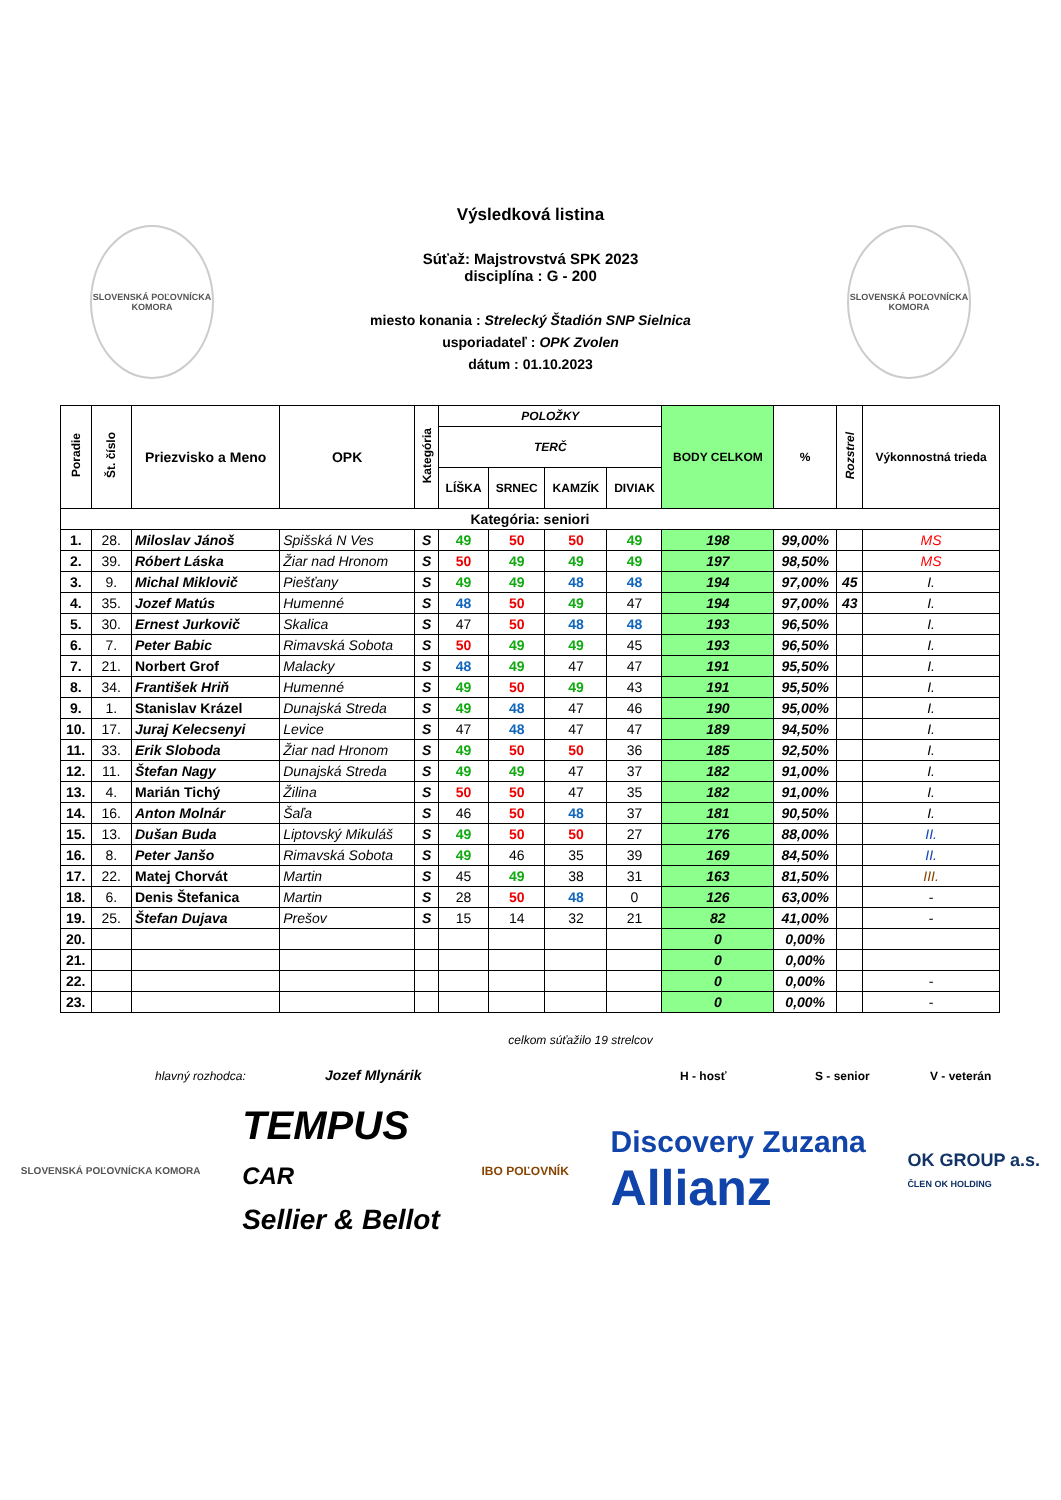SLOVENSKÁ POĽOVNÍCKA KOMORA
SLOVENSKÁ POĽOVNÍCKA KOMORA
Výsledková listina
Súťaž: Majstrovstvá SPK 2023
disciplína : G - 200
miesto konania : Strelecký Štadión SNP Sielnica
usporiadateľ : OPK Zvolen
dátum : 01.10.2023
| Poradie | Št. číslo | Priezvisko a Meno | OPK | Kategória | POLOŽKY | | | | BODY CELKOM | % | Rozstrel | Výkonnostná trieda |
| --- | --- | --- | --- | --- | --- | --- | --- | --- | --- | --- | --- | --- |
| | | | | | TERČ | | | | | | | |
| | | | | | LÍŠKA | SRNEC | KAMZÍK | DIVIAK | | | | |
| Kategória: seniori | | | | | | | | | | | | |
| 1. | 28. | Miloslav Jánoš | Spišská N Ves | S | 49 | 50 | 50 | 49 | 198 | 99,00% | | MS |
| 2. | 39. | Róbert Láska | Žiar nad Hronom | S | 50 | 49 | 49 | 49 | 197 | 98,50% | | MS |
| 3. | 9. | Michal Miklovič | Piešťany | S | 49 | 49 | 48 | 48 | 194 | 97,00% | 45 | I. |
| 4. | 35. | Jozef Matús | Humenné | S | 48 | 50 | 49 | 47 | 194 | 97,00% | 43 | I. |
| 5. | 30. | Ernest Jurkovič | Skalica | S | 47 | 50 | 48 | 48 | 193 | 96,50% | | I. |
| 6. | 7. | Peter Babic | Rimavská Sobota | S | 50 | 49 | 49 | 45 | 193 | 96,50% | | I. |
| 7. | 21. | Norbert Grof | Malacky | S | 48 | 49 | 47 | 47 | 191 | 95,50% | | I. |
| 8. | 34. | František Hriň | Humenné | S | 49 | 50 | 49 | 43 | 191 | 95,50% | | I. |
| 9. | 1. | Stanislav Krázel | Dunajská Streda | S | 49 | 48 | 47 | 46 | 190 | 95,00% | | I. |
| 10. | 17. | Juraj Kelecsenyi | Levice | S | 47 | 48 | 47 | 47 | 189 | 94,50% | | I. |
| 11. | 33. | Erik Sloboda | Žiar nad Hronom | S | 49 | 50 | 50 | 36 | 185 | 92,50% | | I. |
| 12. | 11. | Štefan Nagy | Dunajská Streda | S | 49 | 49 | 47 | 37 | 182 | 91,00% | | I. |
| 13. | 4. | Marián Tichý | Žilina | S | 50 | 50 | 47 | 35 | 182 | 91,00% | | I. |
| 14. | 16. | Anton Molnár | Šaľa | S | 46 | 50 | 48 | 37 | 181 | 90,50% | | I. |
| 15. | 13. | Dušan Buda | Liptovský Mikuláš | S | 49 | 50 | 50 | 27 | 176 | 88,00% | | II. |
| 16. | 8. | Peter Janšo | Rimavská Sobota | S | 49 | 46 | 35 | 39 | 169 | 84,50% | | II. |
| 17. | 22. | Matej Chorvát | Martin | S | 45 | 49 | 38 | 31 | 163 | 81,50% | | III. |
| 18. | 6. | Denis Štefanica | Martin | S | 28 | 50 | 48 | 0 | 126 | 63,00% | | - |
| 19. | 25. | Štefan Dujava | Prešov | S | 15 | 14 | 32 | 21 | 82 | 41,00% | | - |
| 20. | | | | | | | | | 0 | 0,00% | | |
| 21. | | | | | | | | | 0 | 0,00% | | |
| 22. | | | | | | | | | 0 | 0,00% | | - |
| 23. | | | | | | | | | 0 | 0,00% | | - |
celkom súťažilo 19 strelcov
hlavný rozhodca: Jozef Mlynárik H - hosť S - senior V - veterán
SLOVENSKÁ POĽOVNÍCKA KOMORA TEMPUS
CAR
Sellier & Bellot IBO POĽOVNÍK Discovery Zuzana
Allianz OK GROUP a.s.
ČLEN OK HOLDING